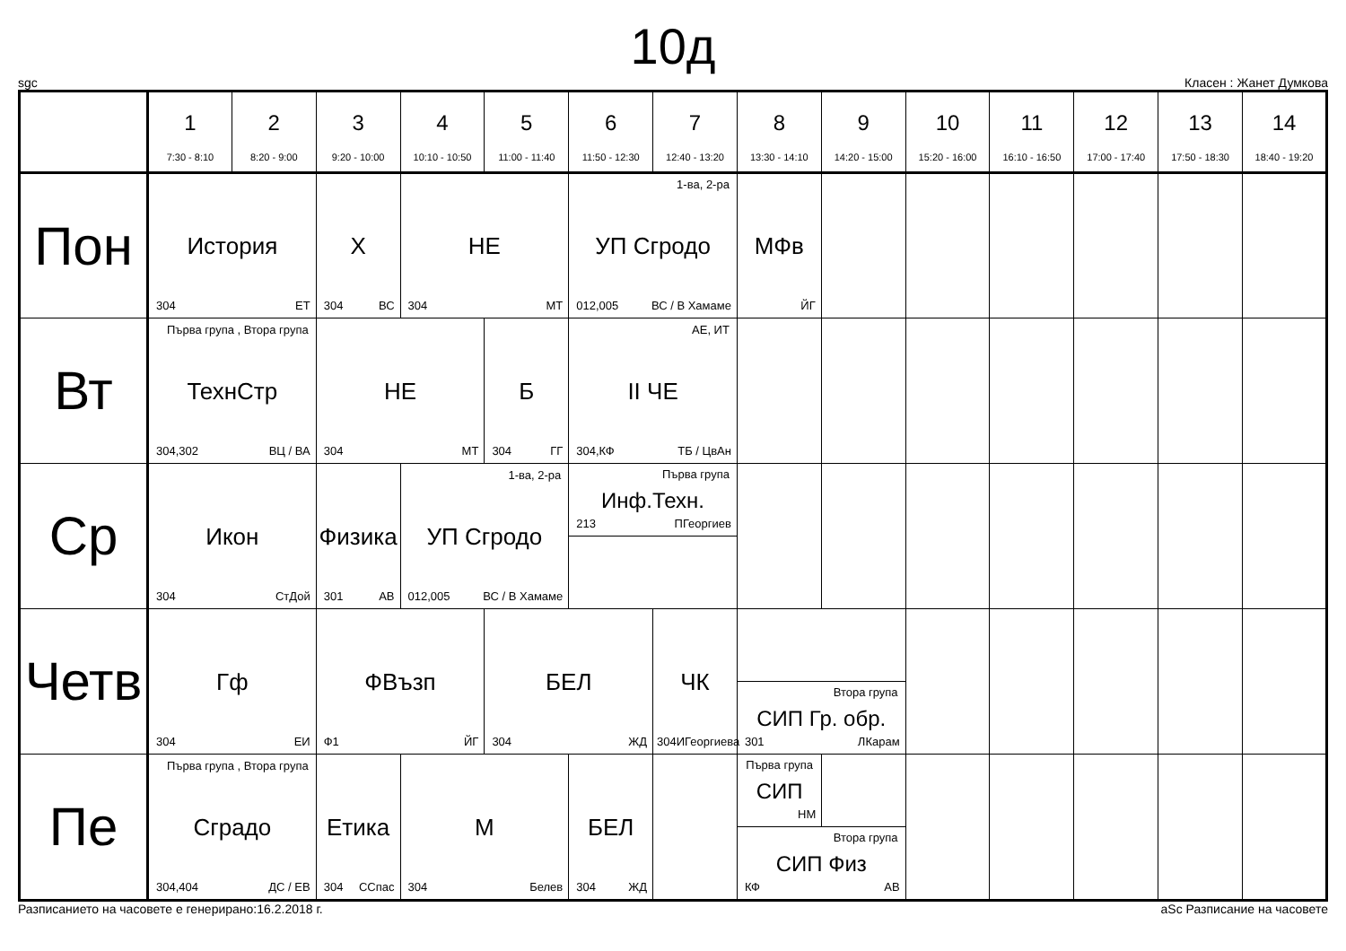10д
sgc Класен : Жанет Думкова
| | 1 7:30 - 8:10 | 2 8:20 - 9:00 | 3 9:20 - 10:00 | 4 10:10 - 10:50 | 5 11:00 - 11:40 | 6 11:50 - 12:30 | 7 12:40 - 13:20 | 8 13:30 - 14:10 | 9 14:20 - 15:00 | 10 15:20 - 16:00 | 11 16:10 - 16:50 | 12 17:00 - 17:40 | 13 17:50 - 18:30 | 14 18:40 - 19:20 |
| --- | --- | --- | --- | --- | --- | --- | --- | --- | --- | --- | --- | --- | --- | --- |
| Пон | История 304 ЕТ | | Х 304 ВС | НЕ 304 МТ | | 1-ва, 2-ра УП Сгродо 012,005 ВС / В Хамаме | | МФв ЙГ | | | | | | |
| Вт | Първа група , Втора група ТехнСтр 304,302 ВЦ / ВА | | НЕ 304 МТ | | Б 304 ГГ | АЕ, ИТ II ЧЕ 304,КФ ТБ / ЦвАн | | | | | | | | |
| Ср | Икон 304 СтДой | | Физика 301 АВ | 1-ва, 2-ра УП Сгродо 012,005 ВС / В Хамаме | | Първа група Инф.Техн. 213 ПГеоргиев | | | | | | | | |
| Четв | Гф 304 ЕИ | | ФВъзп Ф1 ЙГ | | БЕЛ 304 ЖД | | ЧК 304 ИГеоргиева | Втора група СИП Гр. обр. 301 ЛКарам | | | | | | |
| Пе | Първа група , Втора група Сградо 304,404 ДС / ЕВ | | Етика 304 ССпас | М 304 Белев | | БЕЛ 304 ЖД | | Първа група СИП НМ Втора група СИП Физ КФ АВ | | | | | | |
Разписанието на часовете е генерирано:16.2.2018 г. aSc Разписание на часовете